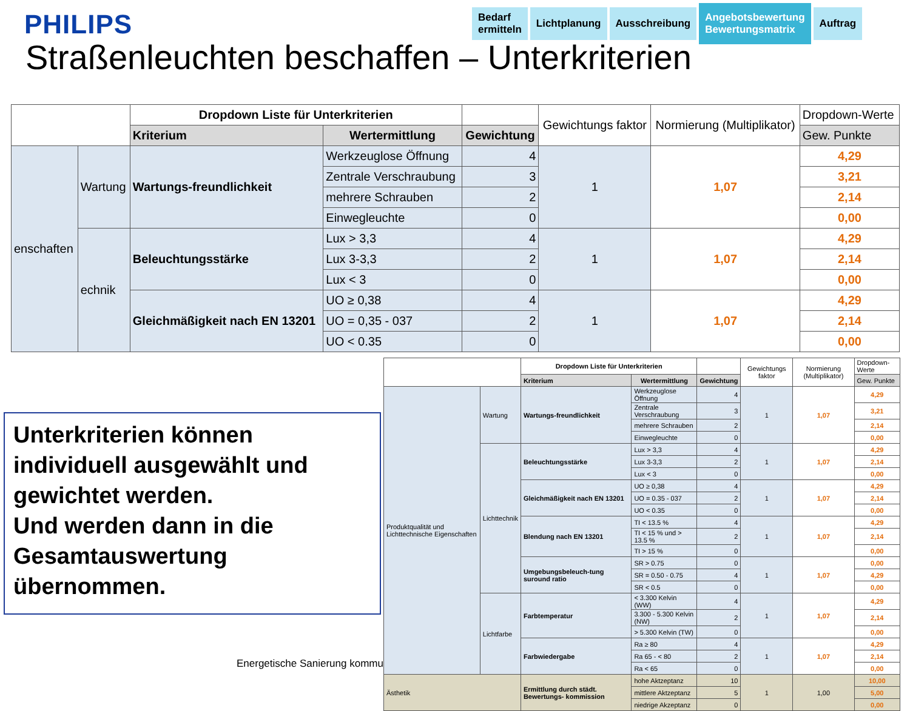PHILIPS
Bedarf
ermitteln
Lichtplanung Ausschreibung
Angebotsbewertung
Bewertungsmatrix
Auftrag
Straßenleuchten beschaffen – Unterkriterien
| | | Dropdown Liste für Unterkriterien | | | Gewichtungs faktor | Normierung (Multiplikator) | Dropdown-Werte |
| | | Kriterium | Wertermittlung | Gewichtung | | | Gew. Punkte |
| enschaften | Wartung | Wartungs-freundlichkeit | Werkzeuglose Öffnung | 4 | 1 | 1,07 | 4,29 |
| | | | Zentrale Verschraubung | 3 | | | 3,21 |
| | | | mehrere Schrauben | 2 | | | 2,14 |
| | | | Einwegleuchte | 0 | | | 0,00 |
| | echnik | Beleuchtungsstärke | Lux > 3,3 | 4 | 1 | 1,07 | 4,29 |
| | | | Lux 3-3,3 | 2 | | | 2,14 |
| | | | Lux < 3 | 0 | | | 0,00 |
| | | Gleichmäßigkeit nach EN 13201 | UO ≥ 0,38 | 4 | 1 | 1,07 | 4,29 |
| | | | UO = 0,35 - 037 | 2 | | | 2,14 |
| | | | UO < 0.35 | 0 | | | 0,00 |
| | | Dropdown Liste für Unterkriterien | | | Gewichtungs faktor | Normierung (Multiplikator) | Dropdown-Werte |
| | | Kriterium | Wertermittlung | Gewichtung | | | Gew. Punkte |
| Produktqualität und Lichttechnische Eigenschaften | Wartung | Wartungs-freundlichkeit | Werkzeuglose Öffnung | 4 | 1 | 1,07 | 4,29 |
| | | | Zentrale Verschraubung | 3 | | | 3,21 |
| | | | mehrere Schrauben | 2 | | | 2,14 |
| | | | Einwegleuchte | 0 | | | 0,00 |
| | Lichttechnik | Beleuchtungsstärke | Lux > 3,3 | 4 | 1 | 1,07 | 4,29 |
| | | | Lux 3-3,3 | 2 | | | 2,14 |
| | | | Lux < 3 | 0 | | | 0,00 |
| | | Gleichmäßigkeit nach EN 13201 | UO ≥ 0,38 | 4 | 1 | 1,07 | 4,29 |
| | | | UO = 0.35 - 037 | 2 | | | 2,14 |
| | | | UO < 0.35 | 0 | | | 0,00 |
| | | Blendung nach EN 13201 | TI < 13.5 % | 4 | 1 | 1,07 | 4,29 |
| | | | TI < 15 % und > 13.5 % | 2 | | | 2,14 |
| | | | TI > 15 % | 0 | | | 0,00 |
| | | Umgebungsbeleuch-tung suround ratio | SR > 0.75 | 0 | 1 | 1,07 | 0,00 |
| | | | SR = 0.50 - 0.75 | 4 | | | 4,29 |
| | | | SR < 0.5 | 0 | | | 0,00 |
| | Lichtfarbe | Farbtemperatur | < 3.300 Kelvin (WW) | 4 | 1 | 1,07 | 4,29 |
| | | | 3.300 - 5.300 Kelvin (NW) | 2 | | | 2,14 |
| | | | > 5.300 Kelvin (TW) | 0 | | | 0,00 |
| | | Farbwiedergabe | Ra ≥ 80 | 4 | 1 | 1,07 | 4,29 |
| | | | Ra 65 - < 80 | 2 | | | 2,14 |
| | | | Ra < 65 | 0 | | | 0,00 |
| Ästhetik | | Ermittlung durch städt. Bewertungs- kommission | hohe Aktzeptanz | 10 | 1 | 1,00 | 10,00 |
| | | | mittlere Aktzeptanz | 5 | | | 5,00 |
| | | | niedrige Akzeptanz | 0 | | | 0,00 |
Unterkriterien können individuell ausgewählt und gewichtet werden.
Und werden dann in die Gesamtauswertung übernommen.
Energetische Sanierung kommu